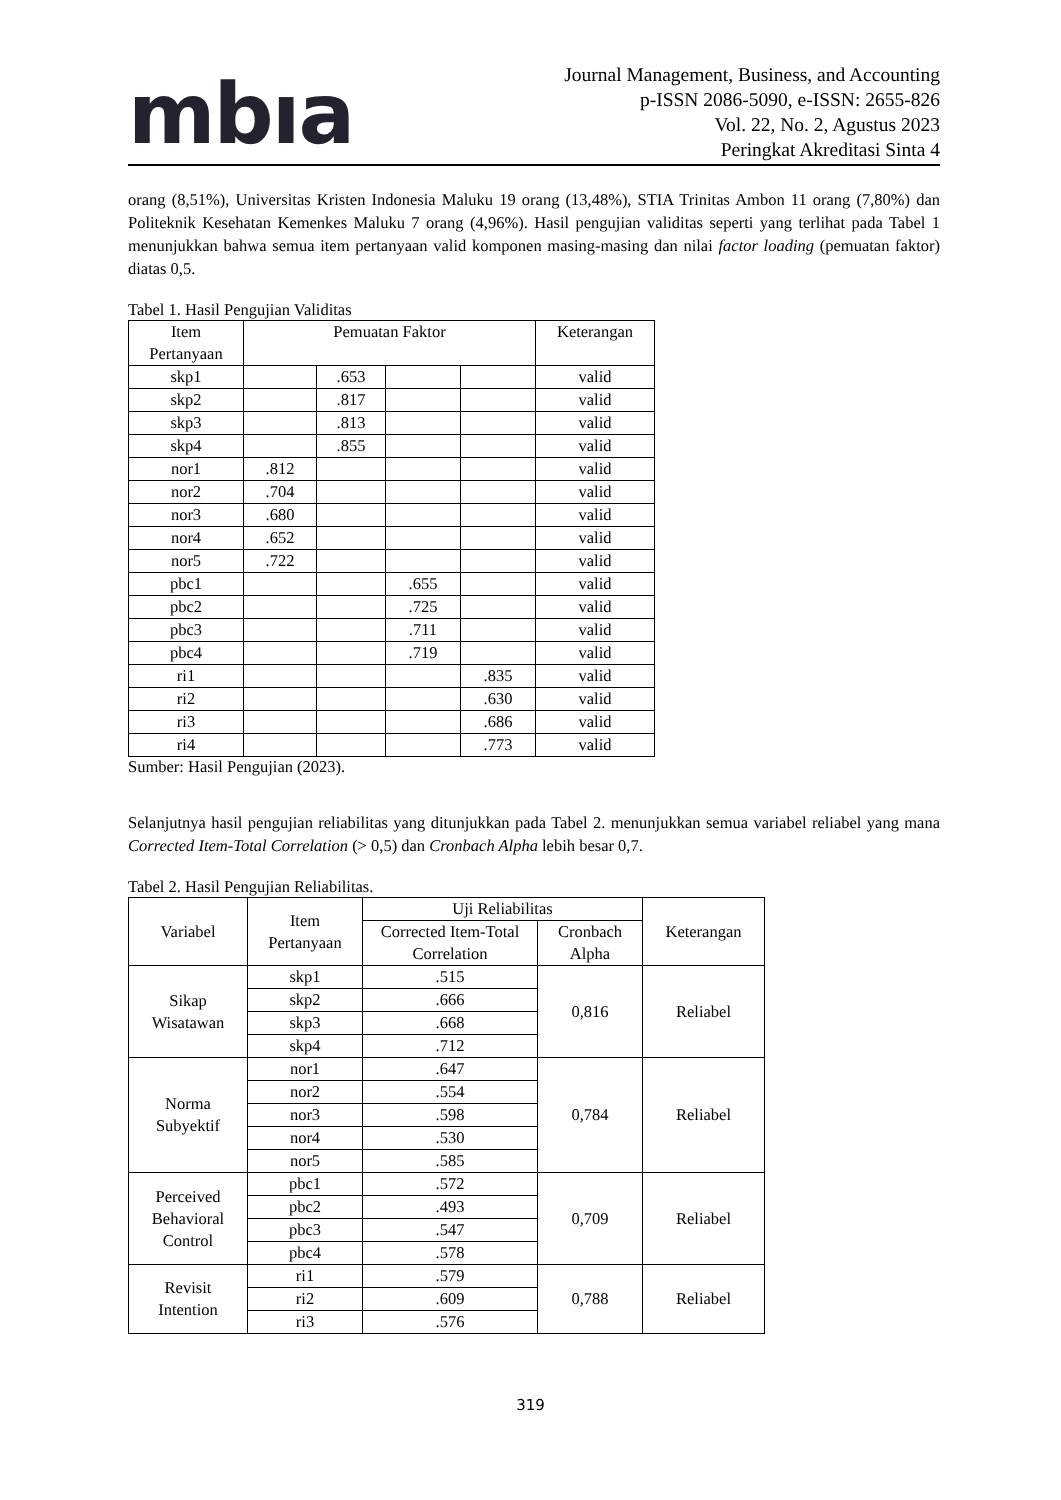mbıa
Journal Management, Business, and Accounting
p-ISSN 2086-5090, e-ISSN: 2655-826
Vol. 22, No. 2, Agustus 2023
Peringkat Akreditasi Sinta 4
orang (8,51%), Universitas Kristen Indonesia Maluku 19 orang (13,48%), STIA Trinitas Ambon 11 orang (7,80%) dan Politeknik Kesehatan Kemenkes Maluku 7 orang (4,96%). Hasil pengujian validitas seperti yang terlihat pada Tabel 1 menunjukkan bahwa semua item pertanyaan valid komponen masing-masing dan nilai factor loading (pemuatan faktor) diatas 0,5.
Tabel 1. Hasil Pengujian Validitas
| Item Pertanyaan | Pemuatan Faktor | | | | Keterangan |
| --- | --- | --- | --- | --- | --- |
| skp1 | | .653 | | | valid |
| skp2 | | .817 | | | valid |
| skp3 | | .813 | | | valid |
| skp4 | | .855 | | | valid |
| nor1 | .812 | | | | valid |
| nor2 | .704 | | | | valid |
| nor3 | .680 | | | | valid |
| nor4 | .652 | | | | valid |
| nor5 | .722 | | | | valid |
| pbc1 | | | .655 | | valid |
| pbc2 | | | .725 | | valid |
| pbc3 | | | .711 | | valid |
| pbc4 | | | .719 | | valid |
| ri1 | | | | .835 | valid |
| ri2 | | | | .630 | valid |
| ri3 | | | | .686 | valid |
| ri4 | | | | .773 | valid |
Sumber: Hasil Pengujian (2023).
Selanjutnya hasil pengujian reliabilitas yang ditunjukkan pada Tabel 2. menunjukkan semua variabel reliabel yang mana Corrected Item-Total Correlation (> 0,5) dan Cronbach Alpha lebih besar 0,7.
Tabel 2. Hasil Pengujian Reliabilitas.
| Variabel | Item Pertanyaan | Uji Reliabilitas | | Keterangan |
| --- | --- | --- | --- | --- |
| | | Corrected Item-Total Correlation | Cronbach Alpha | |
| Sikap Wisatawan | skp1 | .515 | 0,816 | Reliabel |
| | skp2 | .666 | | |
| | skp3 | .668 | | |
| | skp4 | .712 | | |
| Norma Subyektif | nor1 | .647 | 0,784 | Reliabel |
| | nor2 | .554 | | |
| | nor3 | .598 | | |
| | nor4 | .530 | | |
| | nor5 | .585 | | |
| Perceived Behavioral Control | pbc1 | .572 | 0,709 | Reliabel |
| | pbc2 | .493 | | |
| | pbc3 | .547 | | |
| | pbc4 | .578 | | |
| Revisit Intention | ri1 | .579 | 0,788 | Reliabel |
| | ri2 | .609 | | |
| | ri3 | .576 | | |
319